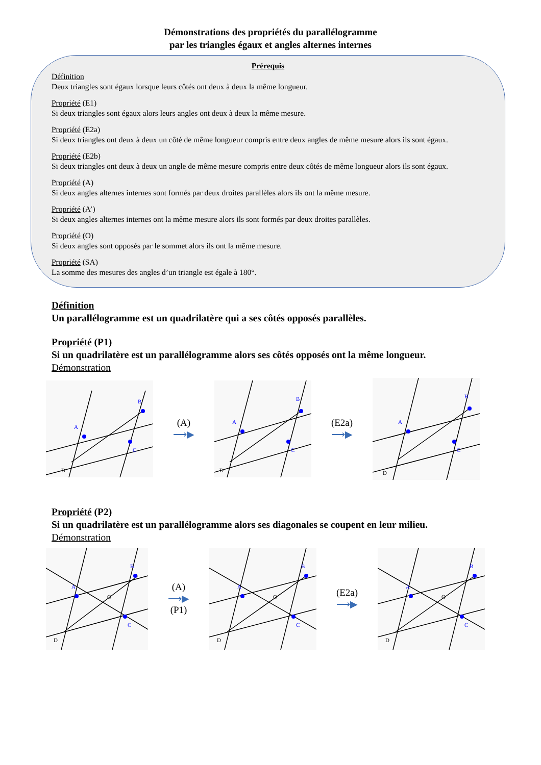Démonstrations des propriétés du parallélogramme
par les triangles égaux et angles alternes internes
Prérequis
Définition
Deux triangles sont égaux lorsque leurs côtés ont deux à deux la même longueur.
Propriété (E1)
Si deux triangles sont égaux alors leurs angles ont deux à deux la même mesure.
Propriété (E2a)
Si deux triangles ont deux à deux un côté de même longueur compris entre deux angles de même mesure alors ils sont égaux.
Propriété (E2b)
Si deux triangles ont deux à deux un angle de même mesure compris entre deux côtés de même longueur alors ils sont égaux.
Propriété (A)
Si deux angles alternes internes sont formés par deux droites parallèles alors ils ont la même mesure.
Propriété (A’)
Si deux angles alternes internes ont la même mesure alors ils sont formés par deux droites parallèles.
Propriété (O)
Si deux angles sont opposés par le sommet alors ils ont la même mesure.
Propriété (SA)
La somme des mesures des angles d’un triangle est égale à 180°.
Définition
Un parallélogramme est un quadrilatère qui a ses côtés opposés parallèles.
Propriété (P1)
Si un quadrilatère est un parallélogramme alors ses côtés opposés ont la même longueur.
Démonstration
A
B
C
D
(A)
⟶▶
A
B
C
D
(E2a)
⟶▶
A
B
C
D
Propriété (P2)
Si un quadrilatère est un parallélogramme alors ses diagonales se coupent en leur milieu.
Démonstration
A
B
C
O
D
(A)
⟶▶
(P1)
A
B
C
O
D
(E2a)
⟶▶
A
B
C
O
D